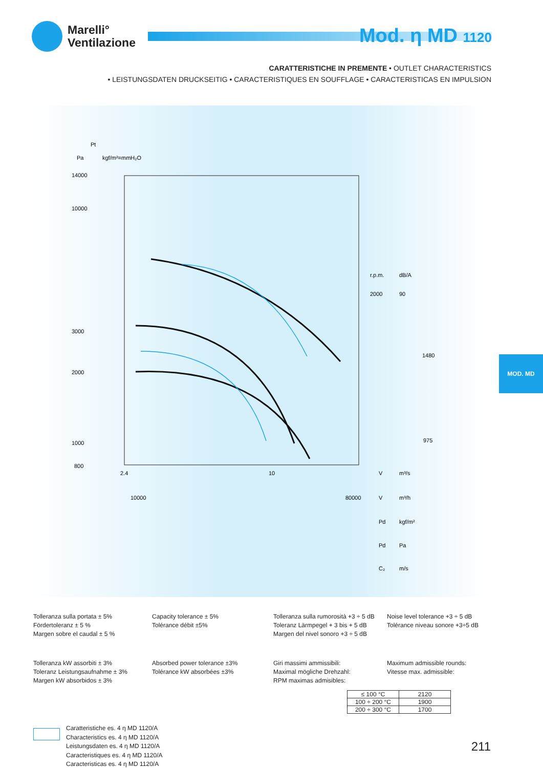Marelli°
Ventilazione
Mod. η MD 1120
CARATTERISTICHE IN PREMENTE • OUTLET CHARACTERISTICS
• LEISTUNGSDATEN DRUCKSEITIG • CARACTERISTIQUES EN SOUFFLAGE • CARACTERISTICAS EN IMPULSION
Pt
Pa
kgf/m²=mmH₂O
14000
10000
3000
2000
1000
800
r.p.m.
dB/A
2000
90
1480
975
2.4
10
V
m³/s
10000
80000
V
m³/h
Pd
kgf/m²
Pd
Pa
C₂
m/s
MOD. MD
Tolleranza sulla portata ± 5%
Fördertoleranz ± 5 %
Margen sobre el caudal ± 5 %
Capacity tolerance ± 5%
Tolérance débit ±5%
Tolleranza sulla rumorosità +3 ÷ 5 dB
Toleranz Lärmpegel + 3 bis + 5 dB
Margen del nivel sonoro +3 ÷ 5 dB
Noise level tolerance +3 ÷ 5 dB
Tolérance niveau sonore +3÷5 dB
Tolleranza kW assorbiti ± 3%
Toleranz Leistungsaufnahme ± 3%
Margen kW absorbidos ± 3%
Absorbed power tolerance ±3%
Tolérance kW absorbées ±3%
Giri massimi ammissibili:
Maximal mögliche Drehzahl:
RPM maximas admisibles:
Maximum admissible rounds:
Vitesse max. admissible:
| ≤ 100 °C | 2120 |
| 100 ÷ 200 °C | 1900 |
| 200 ÷ 300 °C | 1700 |
Caratteristiche es. 4 η MD 1120/A
Characteristics es. 4 η MD 1120/A
Leistungsdaten es. 4 η MD 1120/A
Caracteristiques es. 4 η MD 1120/A
Caracteristicas es. 4 η MD 1120/A
211